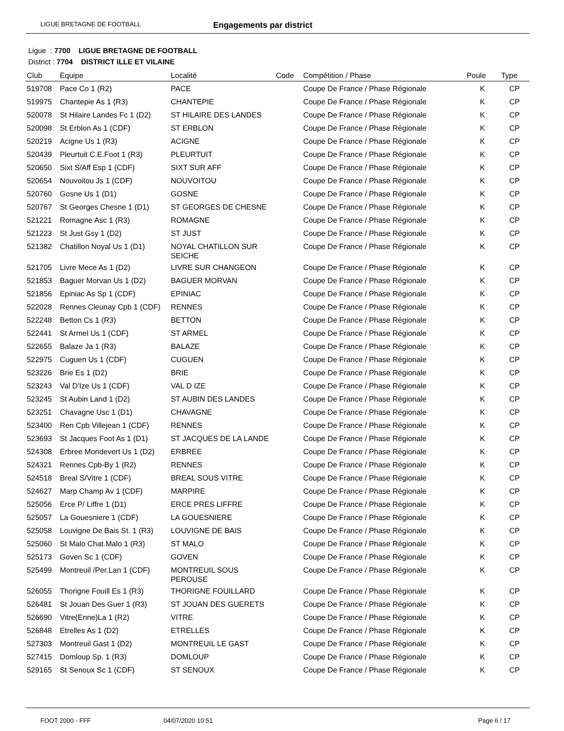LIGUE BRETAGNE DE FOOTBALL Engagements par district
Ligue : 7700 LIGUE BRETAGNE DE FOOTBALL
District : 7704 DISTRICT ILLE ET VILAINE
| Club | Equipe | Localité | Code | Compétition / Phase | Poule | Type |
| --- | --- | --- | --- | --- | --- | --- |
| 519708 | Pace Co 1 (R2) | PACE | | Coupe De France / Phase Régionale | K | CP |
| 519975 | Chantepie As 1 (R3) | CHANTEPIE | | Coupe De France / Phase Régionale | K | CP |
| 520078 | St Hilaire Landes Fc 1 (D2) | ST HILAIRE DES LANDES | | Coupe De France / Phase Régionale | K | CP |
| 520098 | St Erblon As 1 (CDF) | ST ERBLON | | Coupe De France / Phase Régionale | K | CP |
| 520219 | Acigne Us 1 (R3) | ACIGNE | | Coupe De France / Phase Régionale | K | CP |
| 520439 | Pleurtuit C.E.Foot 1 (R3) | PLEURTUIT | | Coupe De France / Phase Régionale | K | CP |
| 520650 | Sixt S/Aff Esp 1 (CDF) | SIXT SUR AFF | | Coupe De France / Phase Régionale | K | CP |
| 520654 | Nouvoitou Js 1 (CDF) | NOUVOITOU | | Coupe De France / Phase Régionale | K | CP |
| 520760 | Gosne Us 1 (D1) | GOSNE | | Coupe De France / Phase Régionale | K | CP |
| 520767 | St Georges Chesne 1 (D1) | ST GEORGES DE CHESNE | | Coupe De France / Phase Régionale | K | CP |
| 521221 | Romagne Asc 1 (R3) | ROMAGNE | | Coupe De France / Phase Régionale | K | CP |
| 521223 | St Just Gsy 1 (D2) | ST JUST | | Coupe De France / Phase Régionale | K | CP |
| 521382 | Chatillon Noyal Us 1 (D1) | NOYAL CHATILLON SUR SEICHE | | Coupe De France / Phase Régionale | K | CP |
| 521705 | Livre Mece As 1 (D2) | LIVRE SUR CHANGEON | | Coupe De France / Phase Régionale | K | CP |
| 521853 | Baguer Morvan Us 1 (D2) | BAGUER MORVAN | | Coupe De France / Phase Régionale | K | CP |
| 521856 | Epiniac As Sp 1 (CDF) | EPINIAC | | Coupe De France / Phase Régionale | K | CP |
| 522028 | Rennes Cleunay Cpb 1 (CDF) | RENNES | | Coupe De France / Phase Régionale | K | CP |
| 522248 | Betton Cs 1 (R3) | BETTON | | Coupe De France / Phase Régionale | K | CP |
| 522441 | St Armel Us 1 (CDF) | ST ARMEL | | Coupe De France / Phase Régionale | K | CP |
| 522655 | Balaze Ja 1 (R3) | BALAZE | | Coupe De France / Phase Régionale | K | CP |
| 522975 | Cuguen Us 1 (CDF) | CUGUEN | | Coupe De France / Phase Régionale | K | CP |
| 523226 | Brie Es 1 (D2) | BRIE | | Coupe De France / Phase Régionale | K | CP |
| 523243 | Val D'Ize Us 1 (CDF) | VAL D IZE | | Coupe De France / Phase Régionale | K | CP |
| 523245 | St Aubin Land 1 (D2) | ST AUBIN DES LANDES | | Coupe De France / Phase Régionale | K | CP |
| 523251 | Chavagne Usc 1 (D1) | CHAVAGNE | | Coupe De France / Phase Régionale | K | CP |
| 523400 | Ren Cpb Villejean 1 (CDF) | RENNES | | Coupe De France / Phase Régionale | K | CP |
| 523693 | St Jacques Foot As 1 (D1) | ST JACQUES DE LA LANDE | | Coupe De France / Phase Régionale | K | CP |
| 524308 | Erbree Mondevert Us 1 (D2) | ERBREE | | Coupe De France / Phase Régionale | K | CP |
| 524321 | Rennes Cpb-By 1 (R2) | RENNES | | Coupe De France / Phase Régionale | K | CP |
| 524518 | Breal S/Vitre 1 (CDF) | BREAL SOUS VITRE | | Coupe De France / Phase Régionale | K | CP |
| 524627 | Marp Champ Av 1 (CDF) | MARPIRE | | Coupe De France / Phase Régionale | K | CP |
| 525056 | Erce P/ Liffre 1 (D1) | ERCE PRES LIFFRE | | Coupe De France / Phase Régionale | K | CP |
| 525057 | La Gouesniere 1 (CDF) | LA GOUESNIERE | | Coupe De France / Phase Régionale | K | CP |
| 525058 | Louvigne De Bais St. 1 (R3) | LOUVIGNE DE BAIS | | Coupe De France / Phase Régionale | K | CP |
| 525060 | St Malo Chat.Malo 1 (R3) | ST MALO | | Coupe De France / Phase Régionale | K | CP |
| 525173 | Goven Sc 1 (CDF) | GOVEN | | Coupe De France / Phase Régionale | K | CP |
| 525499 | Montreuil /Per.Lan 1 (CDF) | MONTREUIL SOUS PEROUSE | | Coupe De France / Phase Régionale | K | CP |
| 526055 | Thorigne Fouill Es 1 (R3) | THORIGNE FOUILLARD | | Coupe De France / Phase Régionale | K | CP |
| 526481 | St Jouan Des Guer 1 (R3) | ST JOUAN DES GUERETS | | Coupe De France / Phase Régionale | K | CP |
| 526690 | Vitre(Enne)La 1 (R2) | VITRE | | Coupe De France / Phase Régionale | K | CP |
| 526848 | Etrelles As 1 (D2) | ETRELLES | | Coupe De France / Phase Régionale | K | CP |
| 527303 | Montreuil Gast 1 (D2) | MONTREUIL LE GAST | | Coupe De France / Phase Régionale | K | CP |
| 527415 | Domloup Sp. 1 (R3) | DOMLOUP | | Coupe De France / Phase Régionale | K | CP |
| 529165 | St Senoux Sc 1 (CDF) | ST SENOUX | | Coupe De France / Phase Régionale | K | CP |
FOOT 2000 - FFF 04/07/2020 10:51 Page 6 / 17